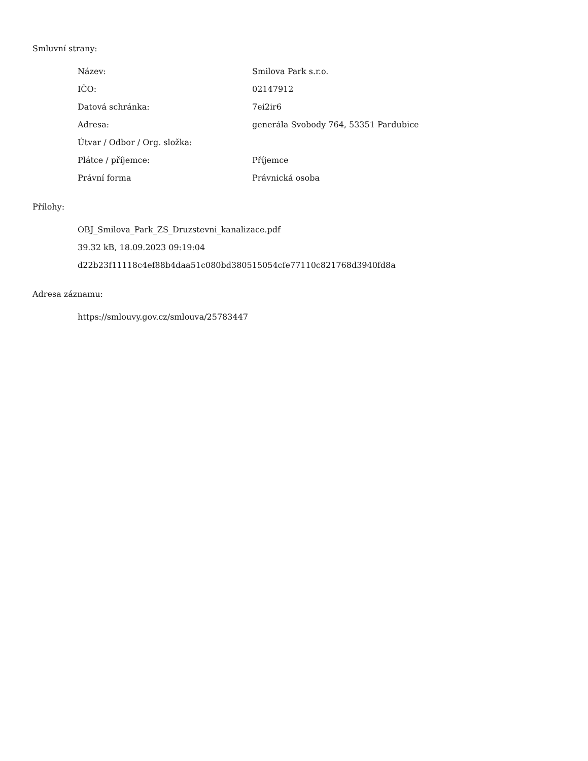Smluvní strany:
| Název: | Smilova Park s.r.o. |
| IČO: | 02147912 |
| Datová schránka: | 7ei2ir6 |
| Adresa: | generála Svobody 764, 53351 Pardubice |
| Útvar / Odbor / Org. složka: | |
| Plátce / příjemce: | Příjemce |
| Právní forma | Právnická osoba |
Přílohy:
OBJ_Smilova_Park_ZS_Druzstevni_kanalizace.pdf
39.32 kB, 18.09.2023 09:19:04
d22b23f11118c4ef88b4daa51c080bd380515054cfe77110c821768d3940fd8a
Adresa záznamu:
https://smlouvy.gov.cz/smlouva/25783447